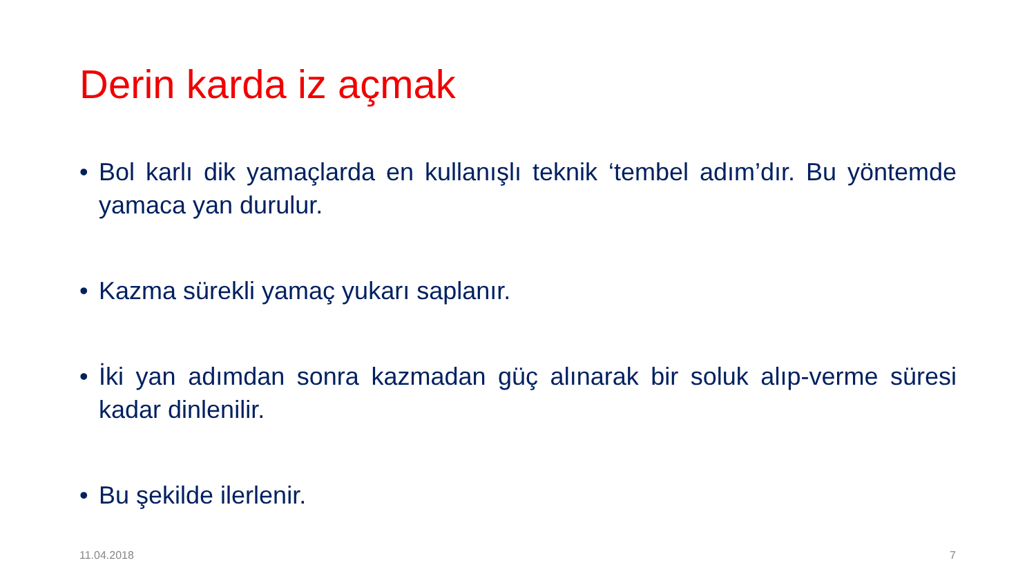Derin karda iz açmak
• Bol karlı dik yamaçlarda en kullanışlı teknik ‘tembel adım’dır. Bu yöntemde yamaca yan durulur.
• Kazma sürekli yamaç yukarı saplanır.
• İki yan adımdan sonra kazmadan güç alınarak bir soluk alıp-verme süresi kadar dinlenilir.
• Bu şekilde ilerlenir.
11.04.2018 7